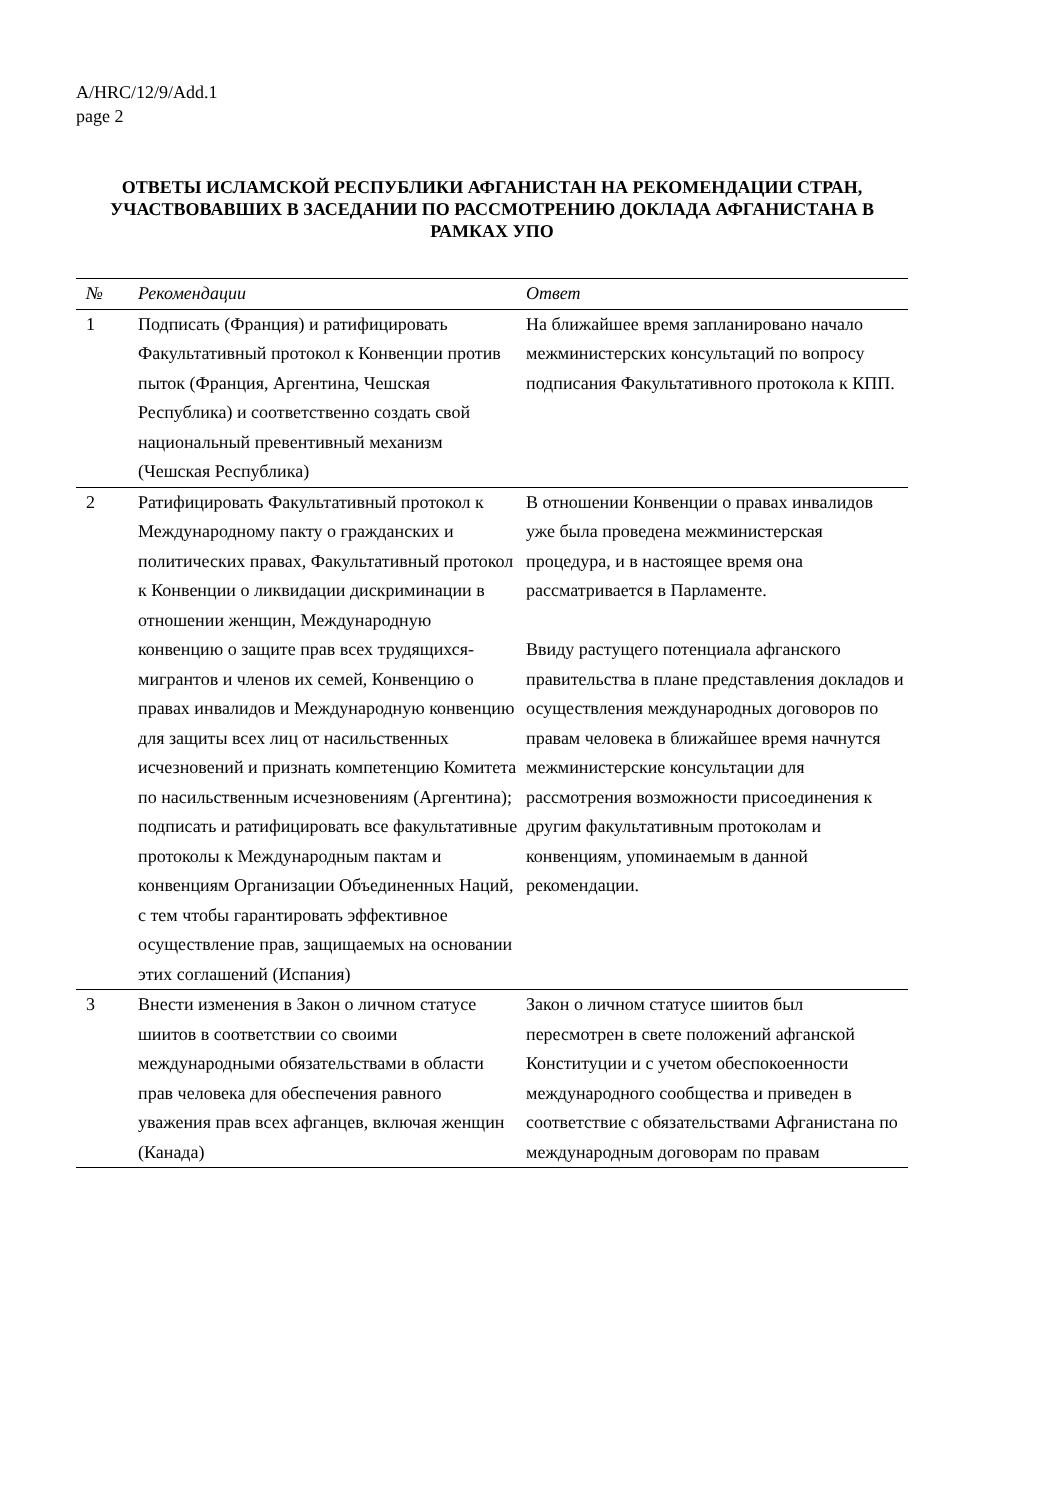A/HRC/12/9/Add.1
page 2
ОТВЕТЫ ИСЛАМСКОЙ РЕСПУБЛИКИ АФГАНИСТАН НА РЕКОМЕНДАЦИИ СТРАН, УЧАСТВОВАВШИХ В ЗАСЕДАНИИ ПО РАССМОТРЕНИЮ ДОКЛАДА АФГАНИСТАНА В РАМКАХ УПО
| № | Рекомендации | Ответ |
| --- | --- | --- |
| 1 | Подписать (Франция) и ратифицировать Факультативный протокол к Конвенции против пыток (Франция, Аргентина, Чешская Республика) и соответственно создать свой национальный превентивный механизм (Чешская Республика) | На ближайшее время запланировано начало межминистерских консультаций по вопросу подписания Факультативного протокола к КПП. |
| 2 | Ратифицировать Факультативный протокол к Международному пакту о гражданских и политических правах, Факультативный протокол к Конвенции о ликвидации дискриминации в отношении женщин, Международную конвенцию о защите прав всех трудящихся-мигрантов и членов их семей, Конвенцию о правах инвалидов и Международную конвенцию для защиты всех лиц от насильственных исчезновений и признать компетенцию Комитета по насильственным исчезновениям (Аргентина); подписать и ратифицировать все факультативные протоколы к Международным пактам и конвенциям Организации Объединенных Наций, с тем чтобы гарантировать эффективное осуществление прав, защищаемых на основании этих соглашений (Испания) | В отношении Конвенции о правах инвалидов уже была проведена межминистерская процедура, и в настоящее время она рассматривается в Парламенте. Ввиду растущего потенциала афганского правительства в плане представления докладов и осуществления международных договоров по правам человека в ближайшее время начнутся межминистерские консультации для рассмотрения возможности присоединения к другим факультативным протоколам и конвенциям, упоминаемым в данной рекомендации. |
| 3 | Внести изменения в Закон о личном статусе шиитов в соответствии со своими международными обязательствами в области прав человека для обеспечения равного уважения прав всех афганцев, включая женщин (Канада) | Закон о личном статусе шиитов был пересмотрен в свете положений афганской Конституции и с учетом обеспокоенности международного сообщества и приведен в соответствие с обязательствами Афганистана по международным договорам по правам |